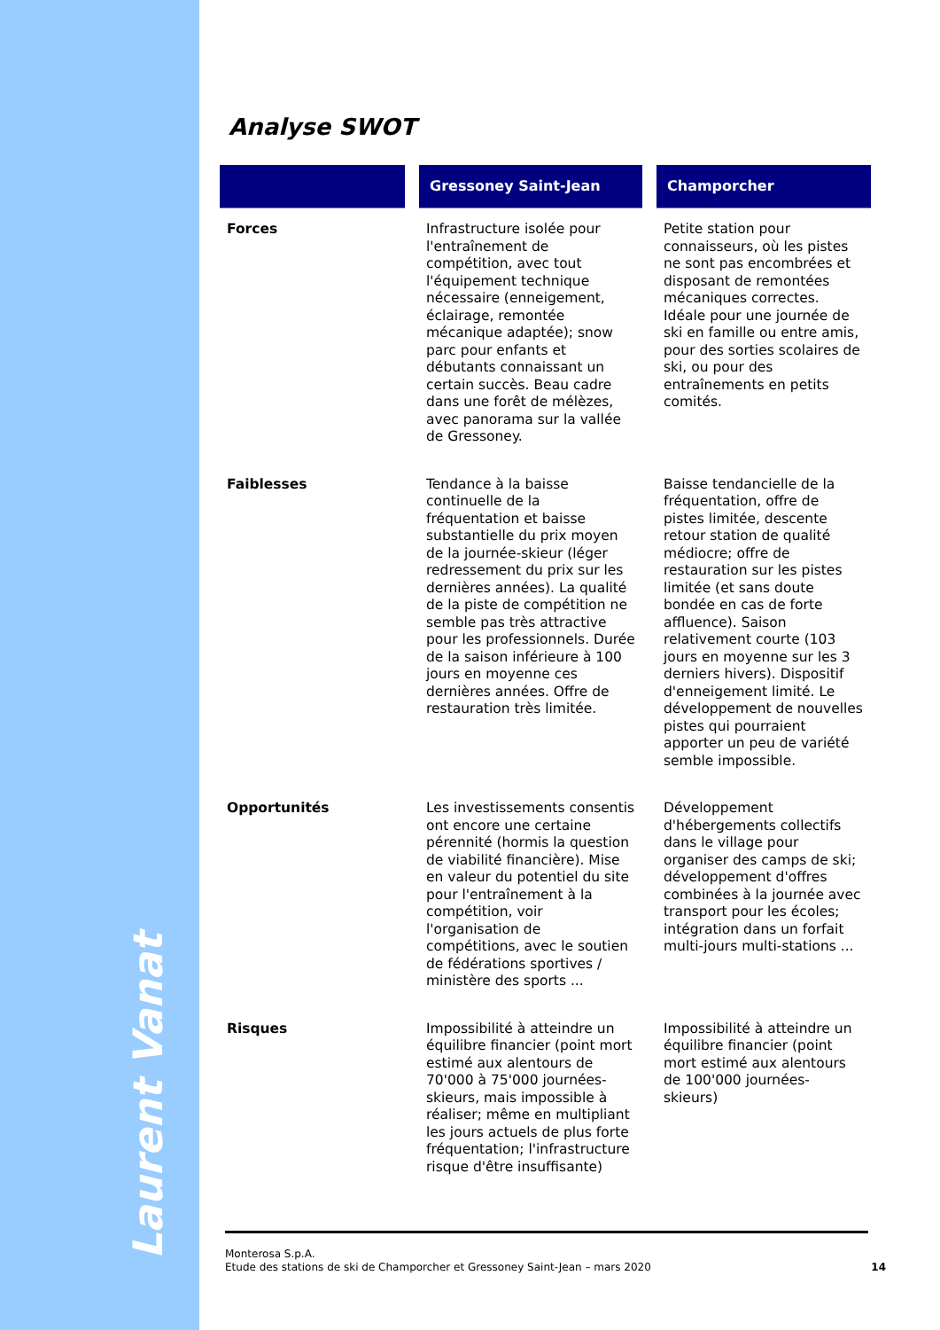Laurent Vanat
Analyse SWOT
| | | Gressoney Saint-Jean | | Champorcher |
| --- | --- | --- | --- | --- |
| Forces | | Infrastructure isolée pour l'entraînement de compétition, avec tout l'équipement technique nécessaire (enneigement, éclairage, remontée mécanique adaptée); snow parc pour enfants et débutants connaissant un certain succès. Beau cadre dans une forêt de mélèzes, avec panorama sur la vallée de Gressoney. | | Petite station pour connaisseurs, où les pistes ne sont pas encombrées et disposant de remontées mécaniques correctes. Idéale pour une journée de ski en famille ou entre amis, pour des sorties scolaires de ski, ou pour des entraînements en petits comités. |
| Faiblesses | | Tendance à la baisse continuelle de la fréquentation et baisse substantielle du prix moyen de la journée-skieur (léger redressement du prix sur les dernières années). La qualité de la piste de compétition ne semble pas très attractive pour les professionnels. Durée de la saison inférieure à 100 jours en moyenne ces dernières années. Offre de restauration très limitée. | | Baisse tendancielle de la fréquentation, offre de pistes limitée, descente retour station de qualité médiocre; offre de restauration sur les pistes limitée (et sans doute bondée en cas de forte affluence). Saison relativement courte (103 jours en moyenne sur les 3 derniers hivers). Dispositif d'enneigement limité. Le développement de nouvelles pistes qui pourraient apporter un peu de variété semble impossible. |
| Opportunités | | Les investissements consentis ont encore une certaine pérennité (hormis la question de viabilité financière). Mise en valeur du potentiel du site pour l'entraînement à la compétition, voir l'organisation de compétitions, avec le soutien de fédérations sportives / ministère des sports ... | | Développement d'hébergements collectifs dans le village pour organiser des camps de ski; développement d'offres combinées à la journée avec transport pour les écoles; intégration dans un forfait multi-jours multi-stations ... |
| Risques | | Impossibilité à atteindre un équilibre financier (point mort estimé aux alentours de 70'000 à 75'000 journées-skieurs, mais impossible à réaliser; même en multipliant les jours actuels de plus forte fréquentation; l'infrastructure risque d'être insuffisante) | | Impossibilité à atteindre un équilibre financier (point mort estimé aux alentours de 100'000 journées-skieurs) |
Monterosa S.p.A.
Etude des stations de ski de Champorcher et Gressoney Saint-Jean – mars 2020
14